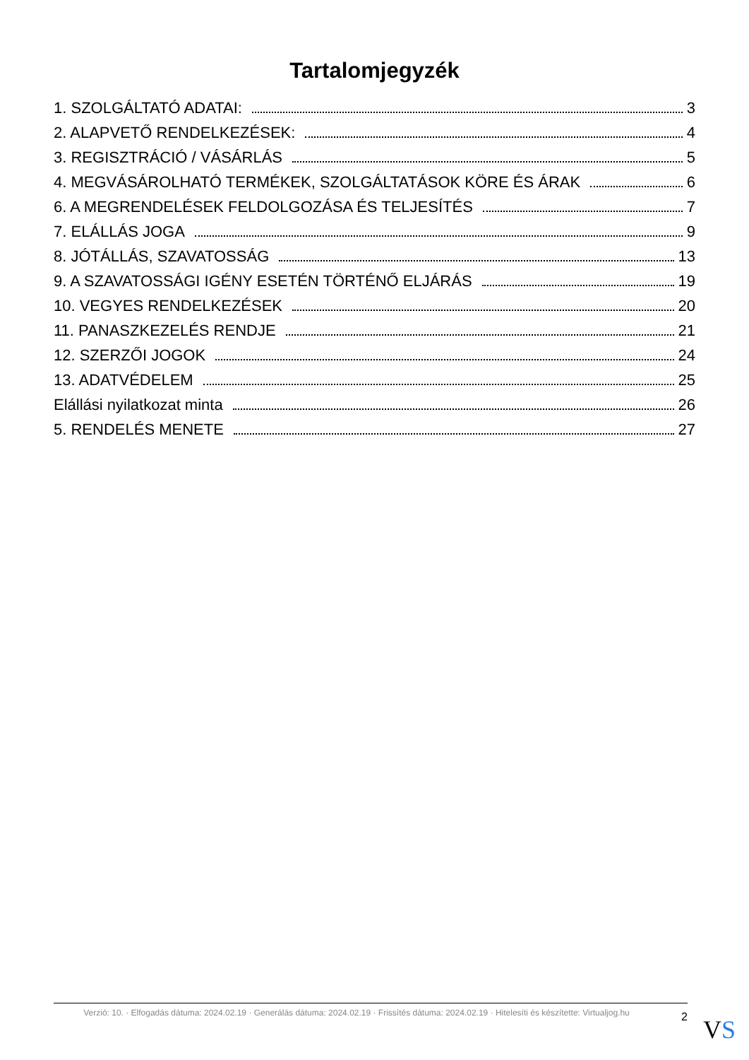Tartalomjegyzék
1. SZOLGÁLTATÓ ADATAI: 3
2. ALAPVETŐ RENDELKEZÉSEK: 4
3. REGISZTRÁCIÓ / VÁSÁRLÁS 5
4. MEGVÁSÁROLHATÓ TERMÉKEK, SZOLGÁLTATÁSOK KÖRE ÉS ÁRAK 6
6. A MEGRENDELÉSEK FELDOLGOZÁSA ÉS TELJESÍTÉS 7
7. ELÁLLÁS JOGA 9
8. JÓTÁLLÁS, SZAVATOSSÁG 13
9. A SZAVATOSSÁGI IGÉNY ESETÉN TÖRTÉNŐ ELJÁRÁS 19
10. VEGYES RENDELKEZÉSEK 20
11. PANASZKEZELÉS RENDJE 21
12. SZERZŐI JOGOK 24
13. ADATVÉDELEM 25
Elállási nyilatkozat minta 26
5. RENDELÉS MENETE 27
Verzió: 10. · Elfogadás dátuma: 2024.02.19 · Generálás dátuma: 2024.02.19 · Frissítés dátuma: 2024.02.19 · Hitelesíti és készítette: Virtualjog.hu
2
VS